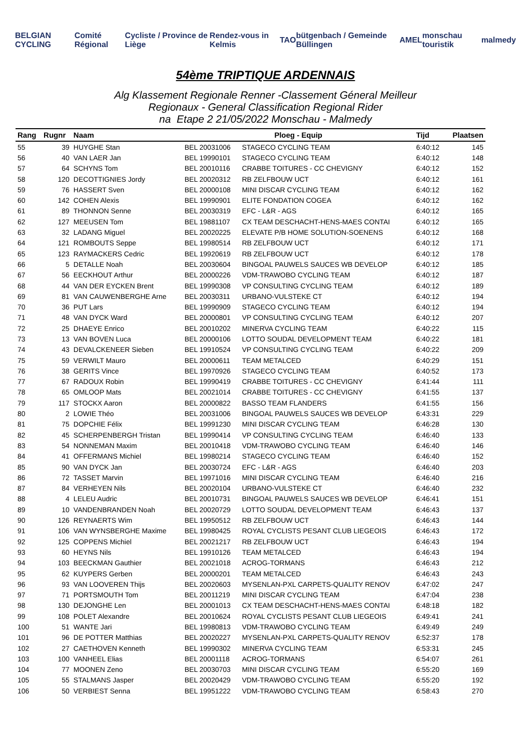BELGIAN CYCLING Comité Régional Cycliste / Province de Liège Rendez-vous in Kelmis TAO bütgenbach / Gemeinde Büllingen AMEL monschau touristik malmedy
54ème TRIPTIQUE ARDENNAIS
Alg Klassement Regionale Renner -Classement Géneral Meilleur
Regionaux - General Classification Regional Rider
na Etape 2 21/05/2022 Monschau - Malmedy
| Rang | Rugnr | Naam | Ploeg - Equip | | Tijd | Plaatsen |
| --- | --- | --- | --- | --- | --- | --- |
| 55 | 39 | HUYGHE Stan | BEL 20031006 | STAGECO CYCLING TEAM | 6:40:12 | 145 |
| 56 | 40 | VAN LAER Jan | BEL 19990101 | STAGECO CYCLING TEAM | 6:40:12 | 148 |
| 57 | 64 | SCHYNS Tom | BEL 20010116 | CRABBE TOITURES - CC CHEVIGNY | 6:40:12 | 152 |
| 58 | 120 | DECOTTIGNIES Jordy | BEL 20020312 | RB ZELFBOUW UCT | 6:40:12 | 161 |
| 59 | 76 | HASSERT Sven | BEL 20000108 | MINI DISCAR CYCLING TEAM | 6:40:12 | 162 |
| 60 | 142 | COHEN Alexis | BEL 19990901 | ELITE FONDATION COGEA | 6:40:12 | 162 |
| 61 | 89 | THONNON Senne | BEL 20030319 | EFC - L&R - AGS | 6:40:12 | 165 |
| 62 | 127 | MEEUSEN Tom | BEL 19881107 | CX TEAM DESCHACHT-HENS-MAES CONTAI | 6:40:12 | 165 |
| 63 | 32 | LADANG Miguel | BEL 20020225 | ELEVATE P/B HOME SOLUTION-SOENENS | 6:40:12 | 168 |
| 64 | 121 | ROMBOUTS Seppe | BEL 19980514 | RB ZELFBOUW UCT | 6:40:12 | 171 |
| 65 | 123 | RAYMACKERS Cedric | BEL 19920619 | RB ZELFBOUW UCT | 6:40:12 | 178 |
| 66 | 5 | DETALLE Noah | BEL 20030604 | BINGOAL PAUWELS SAUCES WB DEVELOP | 6:40:12 | 185 |
| 67 | 56 | EECKHOUT Arthur | BEL 20000226 | VDM-TRAWOBO CYCLING TEAM | 6:40:12 | 187 |
| 68 | 44 | VAN DER EYCKEN Brent | BEL 19990308 | VP CONSULTING CYCLING TEAM | 6:40:12 | 189 |
| 69 | 81 | VAN CAUWENBERGHE Arne | BEL 20030311 | URBANO-VULSTEKE CT | 6:40:12 | 194 |
| 70 | 36 | PUT Lars | BEL 19990909 | STAGECO CYCLING TEAM | 6:40:12 | 194 |
| 71 | 48 | VAN DYCK Ward | BEL 20000801 | VP CONSULTING CYCLING TEAM | 6:40:12 | 207 |
| 72 | 25 | DHAEYE Enrico | BEL 20010202 | MINERVA CYCLING TEAM | 6:40:22 | 115 |
| 73 | 13 | VAN BOVEN Luca | BEL 20000106 | LOTTO SOUDAL DEVELOPMENT TEAM | 6:40:22 | 181 |
| 74 | 43 | DEVALCKENEER Sieben | BEL 19910524 | VP CONSULTING CYCLING TEAM | 6:40:22 | 209 |
| 75 | 59 | VERWILT Mauro | BEL 20000611 | TEAM METALCED | 6:40:29 | 151 |
| 76 | 38 | GERITS Vince | BEL 19970926 | STAGECO CYCLING TEAM | 6:40:52 | 173 |
| 77 | 67 | RADOUX Robin | BEL 19990419 | CRABBE TOITURES - CC CHEVIGNY | 6:41:44 | 111 |
| 78 | 65 | OMLOOP Mats | BEL 20021014 | CRABBE TOITURES - CC CHEVIGNY | 6:41:55 | 137 |
| 79 | 117 | STOCKX Aaron | BEL 20000822 | BASSO TEAM FLANDERS | 6:41:55 | 156 |
| 80 | 2 | LOWIE Théo | BEL 20031006 | BINGOAL PAUWELS SAUCES WB DEVELOP | 6:43:31 | 229 |
| 81 | 75 | DOPCHIE Félix | BEL 19991230 | MINI DISCAR CYCLING TEAM | 6:46:28 | 130 |
| 82 | 45 | SCHERPENBERGH Tristan | BEL 19990414 | VP CONSULTING CYCLING TEAM | 6:46:40 | 133 |
| 83 | 54 | NONNEMAN Maxim | BEL 20010418 | VDM-TRAWOBO CYCLING TEAM | 6:46:40 | 146 |
| 84 | 41 | OFFERMANS Michiel | BEL 19980214 | STAGECO CYCLING TEAM | 6:46:40 | 152 |
| 85 | 90 | VAN DYCK Jan | BEL 20030724 | EFC - L&R - AGS | 6:46:40 | 203 |
| 86 | 72 | TASSET Marvin | BEL 19971016 | MINI DISCAR CYCLING TEAM | 6:46:40 | 216 |
| 87 | 84 | VERHEYEN Nils | BEL 20020104 | URBANO-VULSTEKE CT | 6:46:40 | 232 |
| 88 | 4 | LELEU Audric | BEL 20010731 | BINGOAL PAUWELS SAUCES WB DEVELOP | 6:46:41 | 151 |
| 89 | 10 | VANDENBRANDEN Noah | BEL 20020729 | LOTTO SOUDAL DEVELOPMENT TEAM | 6:46:43 | 137 |
| 90 | 126 | REYNAERTS Wim | BEL 19950512 | RB ZELFBOUW UCT | 6:46:43 | 144 |
| 91 | 106 | VAN WYNSBERGHE Maxime | BEL 19980425 | ROYAL CYCLISTS PESANT CLUB LIEGEOIS | 6:46:43 | 172 |
| 92 | 125 | COPPENS Michiel | BEL 20021217 | RB ZELFBOUW UCT | 6:46:43 | 194 |
| 93 | 60 | HEYNS Nils | BEL 19910126 | TEAM METALCED | 6:46:43 | 194 |
| 94 | 103 | BEECKMAN Gauthier | BEL 20021018 | ACROG-TORMANS | 6:46:43 | 212 |
| 95 | 62 | KUYPERS Gerben | BEL 20000201 | TEAM METALCED | 6:46:43 | 243 |
| 96 | 93 | VAN LOOVEREN Thijs | BEL 20020603 | MYSENLAN-PXL CARPETS-QUALITY RENOV | 6:47:02 | 247 |
| 97 | 71 | PORTSMOUTH Tom | BEL 20011219 | MINI DISCAR CYCLING TEAM | 6:47:04 | 238 |
| 98 | 130 | DEJONGHE Len | BEL 20001013 | CX TEAM DESCHACHT-HENS-MAES CONTAI | 6:48:18 | 182 |
| 99 | 108 | POLET Alexandre | BEL 20010624 | ROYAL CYCLISTS PESANT CLUB LIEGEOIS | 6:49:41 | 241 |
| 100 | 51 | WANTE Jari | BEL 19980813 | VDM-TRAWOBO CYCLING TEAM | 6:49:49 | 249 |
| 101 | 96 | DE POTTER Matthias | BEL 20020227 | MYSENLAN-PXL CARPETS-QUALITY RENOV | 6:52:37 | 178 |
| 102 | 27 | CAETHOVEN Kenneth | BEL 19990302 | MINERVA CYCLING TEAM | 6:53:31 | 245 |
| 103 | 100 | VANHEEL Elias | BEL 20001118 | ACROG-TORMANS | 6:54:07 | 261 |
| 104 | 77 | MOONEN Zeno | BEL 20030703 | MINI DISCAR CYCLING TEAM | 6:55:20 | 169 |
| 105 | 55 | STALMANS Jasper | BEL 20020429 | VDM-TRAWOBO CYCLING TEAM | 6:55:20 | 192 |
| 106 | 50 | VERBIEST Senna | BEL 19951222 | VDM-TRAWOBO CYCLING TEAM | 6:58:43 | 270 |